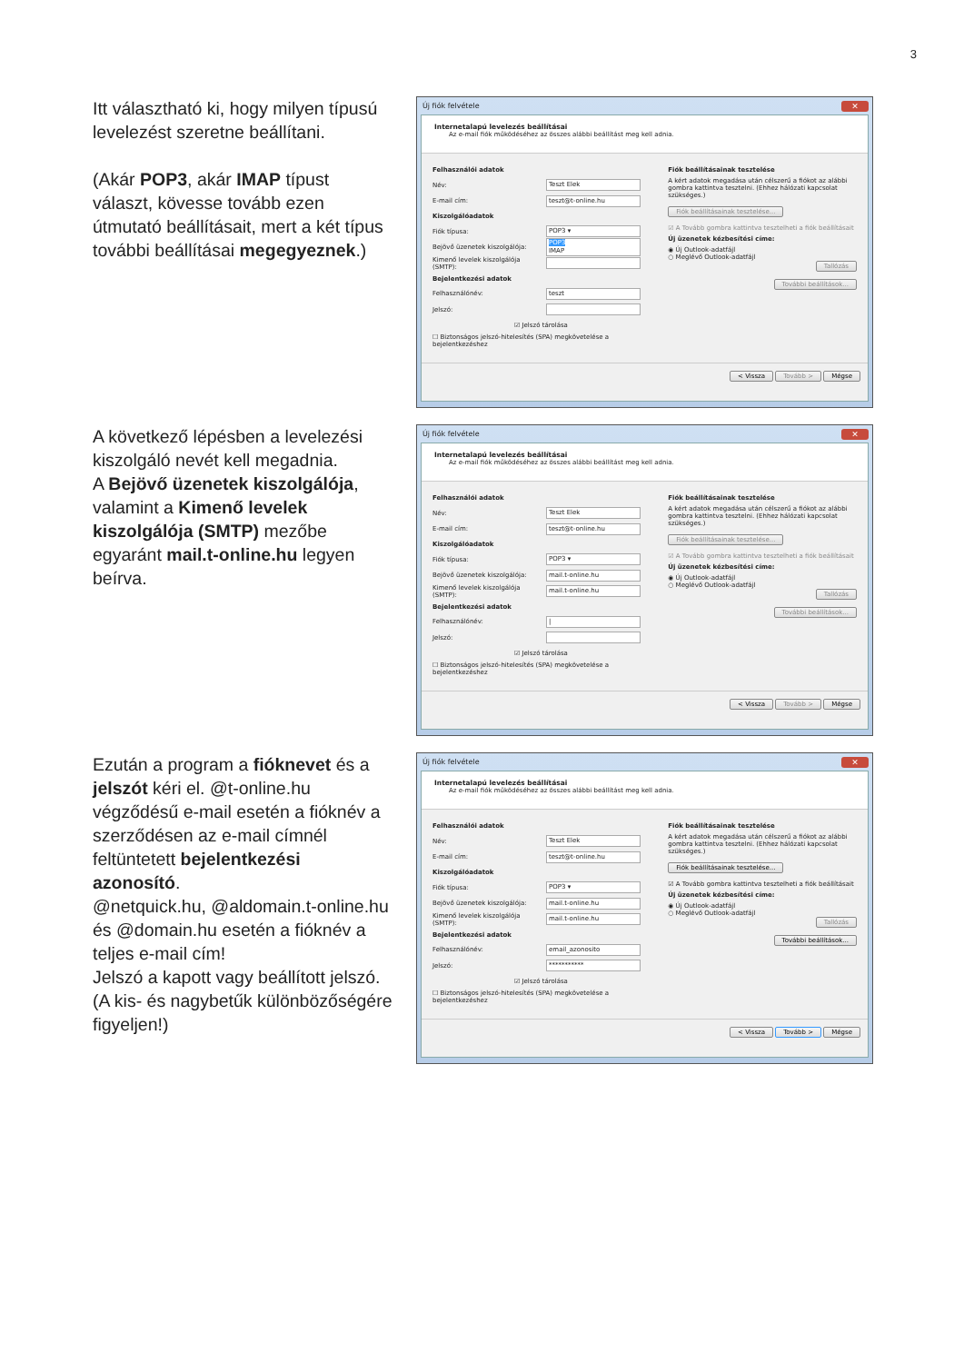3
Itt választható ki, hogy milyen típusú levelezést szeretne beállítani.
(Akár POP3, akár IMAP típust választ, kövesse tovább ezen útmutató beállításait, mert a két típus további beállításai megegyeznek.)
Új fiók felvétele ✕
Internetalapú levelezés beállításai
Az e-mail fiók működéséhez az összes alábbi beállítást meg kell adnia.
Felhasználói adatok
Név: Teszt Elek
E-mail cím: teszt@t-online.hu
Kiszolgálóadatok
Fiók típusa: POP3 ▾
Bejövő üzenetek kiszolgálója: POP3
IMAP
Kimenő levelek kiszolgálója (SMTP):
Bejelentkezési adatok
Felhasználónév: teszt
Jelszó:
☑ Jelszó tárolása
☐ Biztonságos jelszó-hitelesítés (SPA) megkövetelése a bejelentkezéshez
Fiók beállításainak tesztelése
A kért adatok megadása után célszerű a fiókot az alábbi gombra kattintva tesztelni. (Ehhez hálózati kapcsolat szükséges.)
Fiók beállításainak tesztelése...
☑ A Tovább gombra kattintva tesztelheti a fiók beállításait
Új üzenetek kézbesítési címe:
◉ Új Outlook-adatfájl
○ Meglévő Outlook-adatfájl
Tallózás
További beállítások...
< Vissza Tovább > Mégse
A következő lépésben a levelezési kiszolgáló nevét kell megadnia.
A Bejövő üzenetek kiszolgálója, valamint a Kimenő levelek kiszolgálója (SMTP) mezőbe egyaránt mail.t-online.hu legyen beírva.
Új fiók felvétele ✕
Internetalapú levelezés beállításai
Az e-mail fiók működéséhez az összes alábbi beállítást meg kell adnia.
Felhasználói adatok
Név: Teszt Elek
E-mail cím: teszt@t-online.hu
Kiszolgálóadatok
Fiók típusa: POP3 ▾
Bejövő üzenetek kiszolgálója: mail.t-online.hu
Kimenő levelek kiszolgálója (SMTP): mail.t-online.hu
Bejelentkezési adatok
Felhasználónév: |
Jelszó:
☑ Jelszó tárolása
☐ Biztonságos jelszó-hitelesítés (SPA) megkövetelése a bejelentkezéshez
Fiók beállításainak tesztelése
A kért adatok megadása után célszerű a fiókot az alábbi gombra kattintva tesztelni. (Ehhez hálózati kapcsolat szükséges.)
Fiók beállításainak tesztelése...
☑ A Tovább gombra kattintva tesztelheti a fiók beállításait
Új üzenetek kézbesítési címe:
◉ Új Outlook-adatfájl
○ Meglévő Outlook-adatfájl
Tallózás
További beállítások...
< Vissza Tovább > Mégse
Ezután a program a fióknevet és a jelszót kéri el. @t-online.hu végződésű e-mail esetén a fióknév a szerződésen az e-mail címnél feltüntetett bejelentkezési azonosító.
@netquick.hu, @aldomain.t-online.hu és @domain.hu esetén a fióknév a teljes e-mail cím!
Jelszó a kapott vagy beállított jelszó.
(A kis- és nagybetűk különbözőségére figyeljen!)
Új fiók felvétele ✕
Internetalapú levelezés beállításai
Az e-mail fiók működéséhez az összes alábbi beállítást meg kell adnia.
Felhasználói adatok
Név: Teszt Elek
E-mail cím: teszt@t-online.hu
Kiszolgálóadatok
Fiók típusa: POP3 ▾
Bejövő üzenetek kiszolgálója: mail.t-online.hu
Kimenő levelek kiszolgálója (SMTP): mail.t-online.hu
Bejelentkezési adatok
Felhasználónév: email_azonosito
Jelszó: ***********
☑ Jelszó tárolása
☐ Biztonságos jelszó-hitelesítés (SPA) megkövetelése a bejelentkezéshez
Fiók beállításainak tesztelése
A kért adatok megadása után célszerű a fiókot az alábbi gombra kattintva tesztelni. (Ehhez hálózati kapcsolat szükséges.)
Fiók beállításainak tesztelése...
☑ A Tovább gombra kattintva tesztelheti a fiók beállításait
Új üzenetek kézbesítési címe:
◉ Új Outlook-adatfájl
○ Meglévő Outlook-adatfájl
Tallózás
További beállítások...
< Vissza Tovább > Mégse